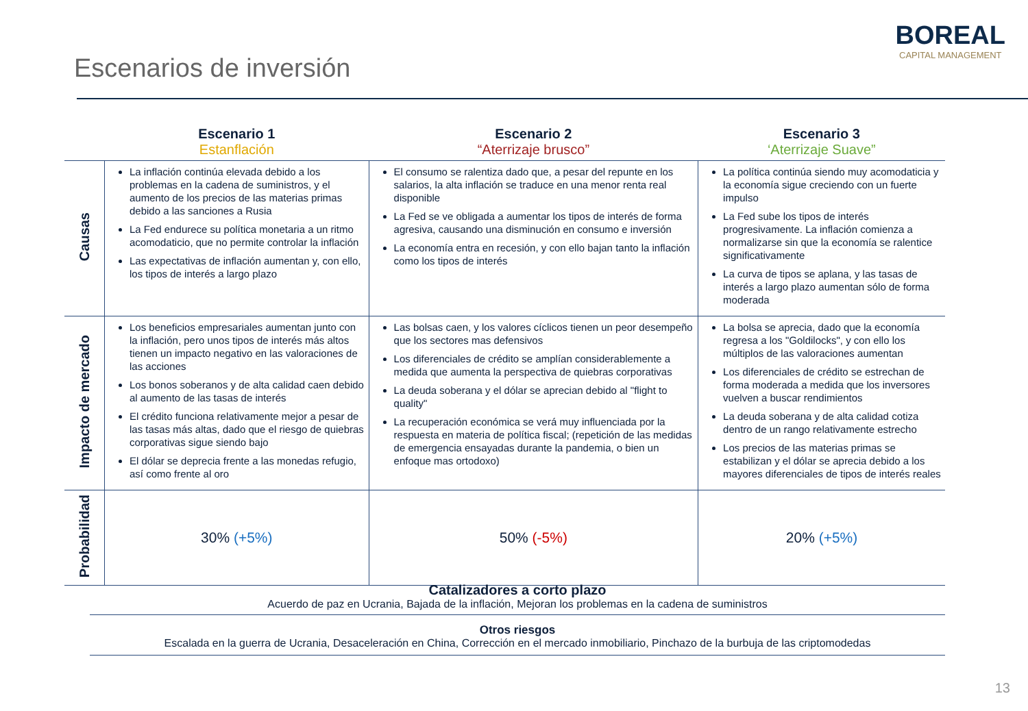Escenarios de inversión
BOREAL
CAPITAL MANAGEMENT
| | Escenario 1 Estanflación | Escenario 2 “Aterrizaje brusco” | Escenario 3 ‘Aterrizaje Suave” |
| --- | --- | --- | --- |
| Causas | La inflación continúa elevada debido a los problemas en la cadena de suministros, y el aumento de los precios de las materias primas debido a las sanciones a Rusia La Fed endurece su política monetaria a un ritmo acomodaticio, que no permite controlar la inflación Las expectativas de inflación aumentan y, con ello, los tipos de interés a largo plazo | El consumo se ralentiza dado que, a pesar del repunte en los salarios, la alta inflación se traduce en una menor renta real disponible La Fed se ve obligada a aumentar los tipos de interés de forma agresiva, causando una disminución en consumo e inversión La economía entra en recesión, y con ello bajan tanto la inflación como los tipos de interés | La política continúa siendo muy acomodaticia y la economía sigue creciendo con un fuerte impulso La Fed sube los tipos de interés progresivamente. La inflación comienza a normalizarse sin que la economía se ralentice significativamente La curva de tipos se aplana, y las tasas de interés a largo plazo aumentan sólo de forma moderada |
| Impacto de mercado | Los beneficios empresariales aumentan junto con la inflación, pero unos tipos de interés más altos tienen un impacto negativo en las valoraciones de las acciones Los bonos soberanos y de alta calidad caen debido al aumento de las tasas de interés El crédito funciona relativamente mejor a pesar de las tasas más altas, dado que el riesgo de quiebras corporativas sigue siendo bajo El dólar se deprecia frente a las monedas refugio, así como frente al oro | Las bolsas caen, y los valores cíclicos tienen un peor desempeño que los sectores mas defensivos Los diferenciales de crédito se amplían considerablemente a medida que aumenta la perspectiva de quiebras corporativas La deuda soberana y el dólar se aprecian debido al "flight to quality" La recuperación económica se verá muy influenciada por la respuesta en materia de política fiscal; (repetición de las medidas de emergencia ensayadas durante la pandemia, o bien un enfoque mas ortodoxo) | La bolsa se aprecia, dado que la economía regresa a los "Goldilocks", y con ello los múltiplos de las valoraciones aumentan Los diferenciales de crédito se estrechan de forma moderada a medida que los inversores vuelven a buscar rendimientos La deuda soberana y de alta calidad cotiza dentro de un rango relativamente estrecho Los precios de las materias primas se estabilizan y el dólar se aprecia debido a los mayores diferenciales de tipos de interés reales |
| Probabilidad | 30% (+5%) | 50% (-5%) | 20% (+5%) |
Catalizadores a corto plazo
Acuerdo de paz en Ucrania, Bajada de la inflación, Mejoran los problemas en la cadena de suministros
Otros riesgos
Escalada en la guerra de Ucrania, Desaceleración en China, Corrección en el mercado inmobiliario, Pinchazo de la burbuja de las criptomodedas
13